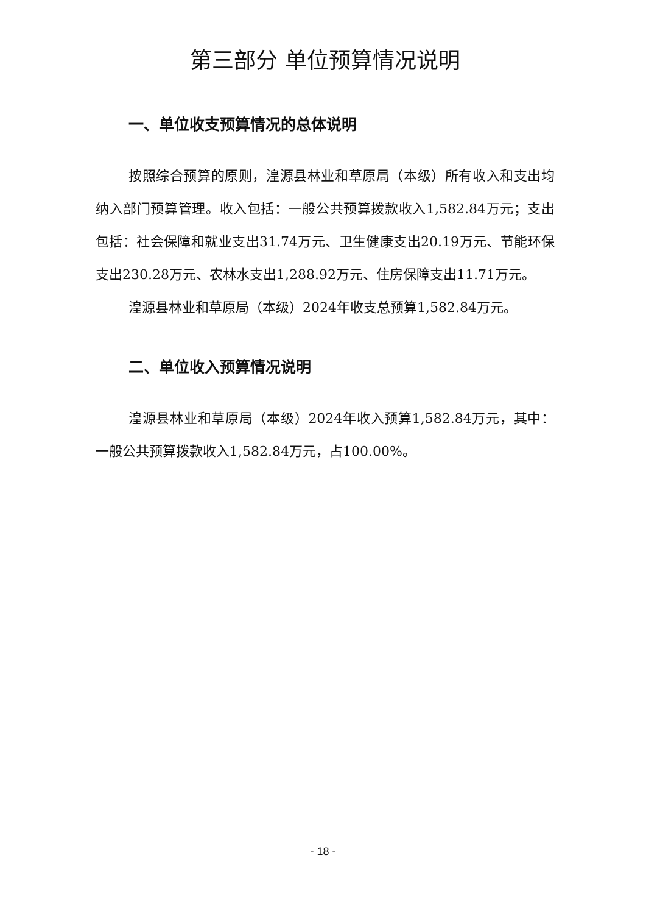第三部分 单位预算情况说明
一、单位收支预算情况的总体说明
按照综合预算的原则，湟源县林业和草原局（本级）所有收入和支出均纳入部门预算管理。收入包括：一般公共预算拨款收入1,582.84万元；支出包括：社会保障和就业支出31.74万元、卫生健康支出20.19万元、节能环保支出230.28万元、农林水支出1,288.92万元、住房保障支出11.71万元。
湟源县林业和草原局（本级）2024年收支总预算1,582.84万元。
二、单位收入预算情况说明
湟源县林业和草原局（本级）2024年收入预算1,582.84万元，其中：一般公共预算拨款收入1,582.84万元，占100.00%。
- 18 -